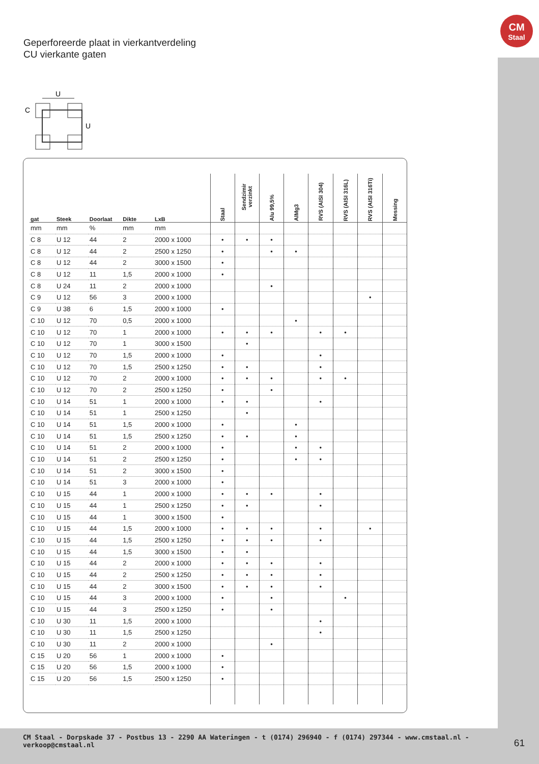Geperforeerde plaat in vierkantverdeling
CU vierkante gaten
CM
Staal
U
C
U
| gat | Steek | Doorlaat | Dikte | LxB | Staal | Sendzimir verzinkt | Alu 99,5% | AlMg3 | RVS (AISI 304) | RVS (AISI 316L) | RVS (AISI 316Ti) | Messing |
| --- | --- | --- | --- | --- | --- | --- | --- | --- | --- | --- | --- | --- |
| mm | mm | % | mm | mm | | | | | | | | |
| C 8 | U 12 | 44 | 2 | 2000 x 1000 | • | • | • | | | | | |
| C 8 | U 12 | 44 | 2 | 2500 x 1250 | • | | • | • | | | | |
| C 8 | U 12 | 44 | 2 | 3000 x 1500 | • | | | | | | | |
| C 8 | U 12 | 11 | 1,5 | 2000 x 1000 | • | | | | | | | |
| C 8 | U 24 | 11 | 2 | 2000 x 1000 | | | • | | | | | |
| C 9 | U 12 | 56 | 3 | 2000 x 1000 | | | | | | | • | |
| C 9 | U 38 | 6 | 1,5 | 2000 x 1000 | • | | | | | | | |
| C 10 | U 12 | 70 | 0,5 | 2000 x 1000 | | | | • | | | | |
| C 10 | U 12 | 70 | 1 | 2000 x 1000 | • | • | • | | • | • | | |
| C 10 | U 12 | 70 | 1 | 3000 x 1500 | | • | | | | | | |
| C 10 | U 12 | 70 | 1,5 | 2000 x 1000 | • | | | | • | | | |
| C 10 | U 12 | 70 | 1,5 | 2500 x 1250 | • | • | | | • | | | |
| C 10 | U 12 | 70 | 2 | 2000 x 1000 | • | • | • | | • | • | | |
| C 10 | U 12 | 70 | 2 | 2500 x 1250 | • | | • | | | | | |
| C 10 | U 14 | 51 | 1 | 2000 x 1000 | • | • | | | • | | | |
| C 10 | U 14 | 51 | 1 | 2500 x 1250 | | • | | | | | | |
| C 10 | U 14 | 51 | 1,5 | 2000 x 1000 | • | | | • | | | | |
| C 10 | U 14 | 51 | 1,5 | 2500 x 1250 | • | • | | • | | | | |
| C 10 | U 14 | 51 | 2 | 2000 x 1000 | • | | | • | • | | | |
| C 10 | U 14 | 51 | 2 | 2500 x 1250 | • | | | • | • | | | |
| C 10 | U 14 | 51 | 2 | 3000 x 1500 | • | | | | | | | |
| C 10 | U 14 | 51 | 3 | 2000 x 1000 | • | | | | | | | |
| C 10 | U 15 | 44 | 1 | 2000 x 1000 | • | • | • | | • | | | |
| C 10 | U 15 | 44 | 1 | 2500 x 1250 | • | • | | | • | | | |
| C 10 | U 15 | 44 | 1 | 3000 x 1500 | • | | | | | | | |
| C 10 | U 15 | 44 | 1,5 | 2000 x 1000 | • | • | • | | • | | • | |
| C 10 | U 15 | 44 | 1,5 | 2500 x 1250 | • | • | • | | • | | | |
| C 10 | U 15 | 44 | 1,5 | 3000 x 1500 | • | • | | | | | | |
| C 10 | U 15 | 44 | 2 | 2000 x 1000 | • | • | • | | • | | | |
| C 10 | U 15 | 44 | 2 | 2500 x 1250 | • | • | • | | • | | | |
| C 10 | U 15 | 44 | 2 | 3000 x 1500 | • | • | • | | • | | | |
| C 10 | U 15 | 44 | 3 | 2000 x 1000 | • | | • | | | • | | |
| C 10 | U 15 | 44 | 3 | 2500 x 1250 | • | | • | | | | | |
| C 10 | U 30 | 11 | 1,5 | 2000 x 1000 | | | | | • | | | |
| C 10 | U 30 | 11 | 1,5 | 2500 x 1250 | | | | | • | | | |
| C 10 | U 30 | 11 | 2 | 2000 x 1000 | | | • | | | | | |
| C 15 | U 20 | 56 | 1 | 2000 x 1000 | • | | | | | | | |
| C 15 | U 20 | 56 | 1,5 | 2000 x 1000 | • | | | | | | | |
| C 15 | U 20 | 56 | 1,5 | 2500 x 1250 | • | | | | | | | |
CM Staal - Dorpskade 37 - Postbus 13 - 2290 AA Wateringen - t (0174) 296940 - f (0174) 297344 - www.cmstaal.nl - verkoop@cmstaal.nl
61